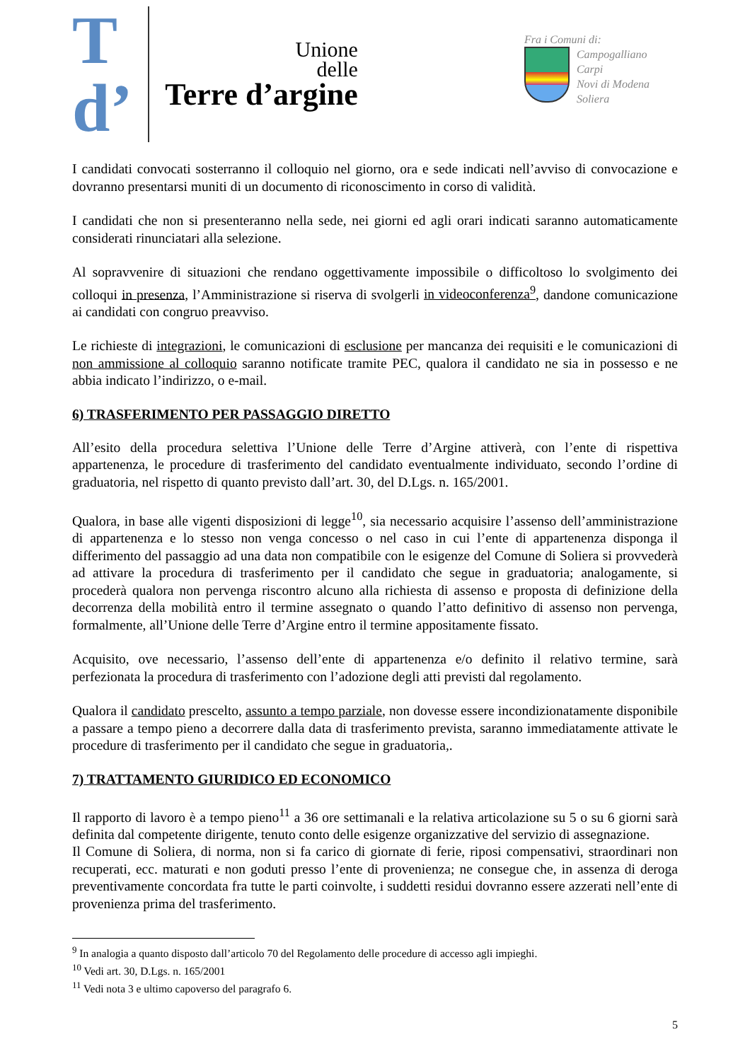T
d’
Unione
delle
Terre d’argine
Fra i Comuni di:
Campogalliano
Carpi
Novi di Modena
Soliera
I candidati convocati sosterranno il colloquio nel giorno, ora e sede indicati nell’avviso di convocazione e dovranno presentarsi muniti di un documento di riconoscimento in corso di validità.
I candidati che non si presenteranno nella sede, nei giorni ed agli orari indicati saranno automaticamente considerati rinunciatari alla selezione.
Al sopravvenire di situazioni che rendano oggettivamente impossibile o difficoltoso lo svolgimento dei colloqui in presenza, l’Amministrazione si riserva di svolgerli in videoconferenza<sup>9</sup>, dandone comunicazione ai candidati con congruo preavviso.
Le richieste di integrazioni, le comunicazioni di esclusione per mancanza dei requisiti e le comunicazioni di non ammissione al colloquio saranno notificate tramite PEC, qualora il candidato ne sia in possesso e ne abbia indicato l’indirizzo, o e-mail.
6) TRASFERIMENTO PER PASSAGGIO DIRETTO
All’esito della procedura selettiva l’Unione delle Terre d’Argine attiverà, con l’ente di rispettiva appartenenza, le procedure di trasferimento del candidato eventualmente individuato, secondo l’ordine di graduatoria, nel rispetto di quanto previsto dall’art. 30, del D.Lgs. n. 165/2001.
Qualora, in base alle vigenti disposizioni di legge<sup>10</sup>, sia necessario acquisire l’assenso dell’amministrazione di appartenenza e lo stesso non venga concesso o nel caso in cui l’ente di appartenenza disponga il differimento del passaggio ad una data non compatibile con le esigenze del Comune di Soliera si provvederà ad attivare la procedura di trasferimento per il candidato che segue in graduatoria; analogamente, si procederà qualora non pervenga riscontro alcuno alla richiesta di assenso e proposta di definizione della decorrenza della mobilità entro il termine assegnato o quando l’atto definitivo di assenso non pervenga, formalmente, all’Unione delle Terre d’Argine entro il termine appositamente fissato.
Acquisito, ove necessario, l’assenso dell’ente di appartenenza e/o definito il relativo termine, sarà perfezionata la procedura di trasferimento con l’adozione degli atti previsti dal regolamento.
Qualora il candidato prescelto, assunto a tempo parziale, non dovesse essere incondizionatamente disponibile a passare a tempo pieno a decorrere dalla data di trasferimento prevista, saranno immediatamente attivate le procedure di trasferimento per il candidato che segue in graduatoria,.
7) TRATTAMENTO GIURIDICO ED ECONOMICO
Il rapporto di lavoro è a tempo pieno<sup>11</sup> a 36 ore settimanali e la relativa articolazione su 5 o su 6 giorni sarà definita dal competente dirigente, tenuto conto delle esigenze organizzative del servizio di assegnazione.
Il Comune di Soliera, di norma, non si fa carico di giornate di ferie, riposi compensativi, straordinari non recuperati, ecc. maturati e non goduti presso l’ente di provenienza; ne consegue che, in assenza di deroga preventivamente concordata fra tutte le parti coinvolte, i suddetti residui dovranno essere azzerati nell’ente di provenienza prima del trasferimento.
<sup>9</sup> In analogia a quanto disposto dall’articolo 70 del Regolamento delle procedure di accesso agli impieghi.
<sup>10</sup> Vedi art. 30, D.Lgs. n. 165/2001
<sup>11</sup> Vedi nota 3 e ultimo capoverso del paragrafo 6.
5